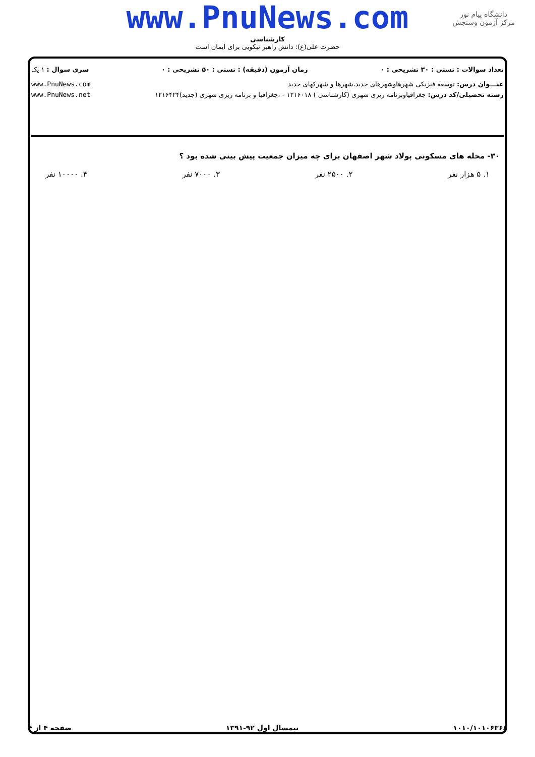www.PnuNews.com
کارشناسی
حضرت علی(ع): دانش راهبر نیکویی برای ایمان است
دانشگاه پیام نور
مرکز آزمون وسنجش
تعداد سوالات : تستی : ۳۰ تشریحی : ۰ زمان آزمون (دقیقه) : تستی : ۵۰ تشریحی : ۰ سری سوال : ۱ یک
عنـــوان درس: توسعه فیزیکی شهرهاوشهرهای جدید،شهرها و شهرکهای جدید www.PnuNews.com
رشته تحصیلی/کد درس: جغرافیاوبرنامه ریزی شهری (کارشناسی ) ۱۲۱۶۰۱۸ - ،جغرافیا و برنامه ریزی شهری (جدید)۱۲۱۶۴۲۴ www.PnuNews.net
۳۰- محله های مسکونی پولاد شهر اصفهان برای چه میزان جمعیت پیش بینی شده بود ؟
۱. ۵ هزار نفر ۲. ۲۵۰۰ نفر ۳. ۷۰۰۰ نفر ۴. ۱۰۰۰۰ نفر
۱۰۱۰/۱۰۱۰۶۳۶۸ نیمسال اول ۹۲-۱۳۹۱ صفحه ۴ از ۴